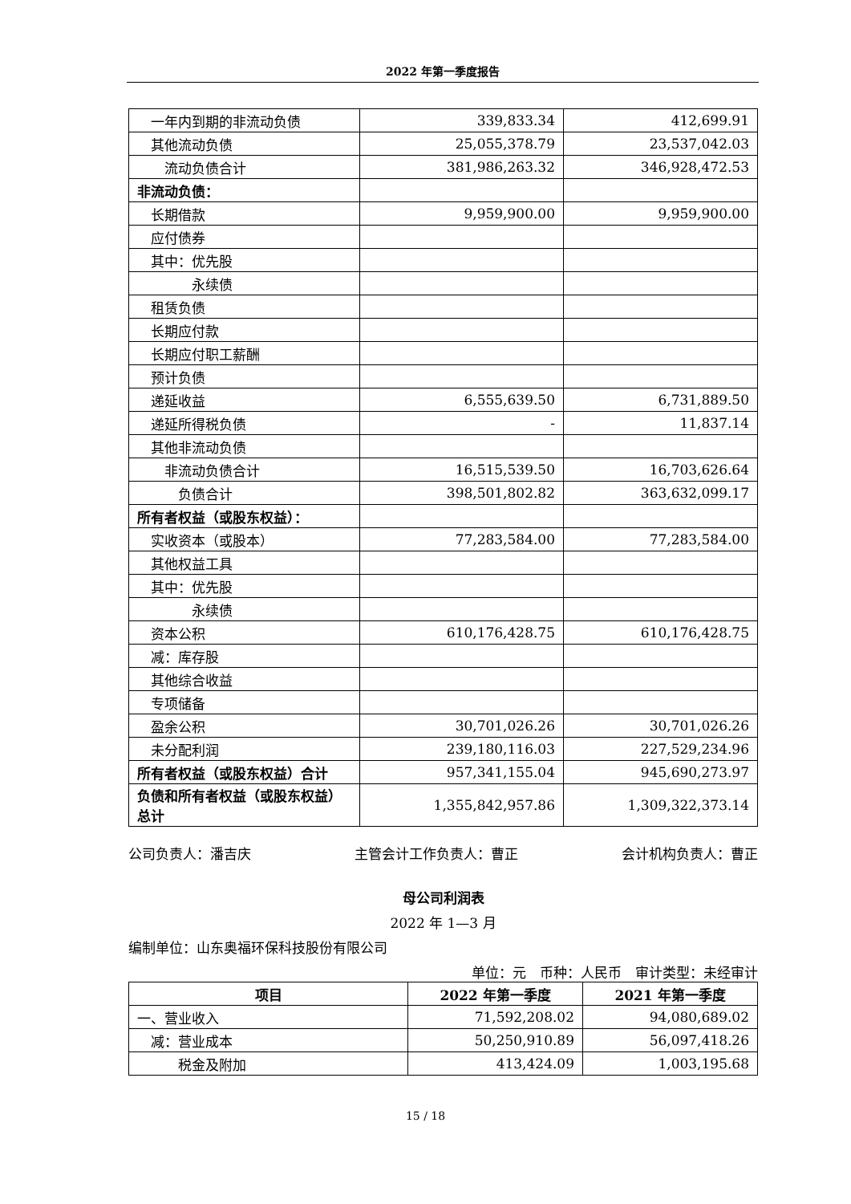2022 年第一季度报告
| 一年内到期的非流动负债 | 339,833.34 | 412,699.91 |
| 其他流动负债 | 25,055,378.79 | 23,537,042.03 |
| 流动负债合计 | 381,986,263.32 | 346,928,472.53 |
| 非流动负债： | | |
| 长期借款 | 9,959,900.00 | 9,959,900.00 |
| 应付债券 | | |
| 其中：优先股 | | |
| 永续债 | | |
| 租赁负债 | | |
| 长期应付款 | | |
| 长期应付职工薪酬 | | |
| 预计负债 | | |
| 递延收益 | 6,555,639.50 | 6,731,889.50 |
| 递延所得税负债 | - | 11,837.14 |
| 其他非流动负债 | | |
| 非流动负债合计 | 16,515,539.50 | 16,703,626.64 |
| 负债合计 | 398,501,802.82 | 363,632,099.17 |
| 所有者权益（或股东权益）： | | |
| 实收资本（或股本） | 77,283,584.00 | 77,283,584.00 |
| 其他权益工具 | | |
| 其中：优先股 | | |
| 永续债 | | |
| 资本公积 | 610,176,428.75 | 610,176,428.75 |
| 减：库存股 | | |
| 其他综合收益 | | |
| 专项储备 | | |
| 盈余公积 | 30,701,026.26 | 30,701,026.26 |
| 未分配利润 | 239,180,116.03 | 227,529,234.96 |
| 所有者权益（或股东权益）合计 | 957,341,155.04 | 945,690,273.97 |
| 负债和所有者权益（或股东权益）总计 | 1,355,842,957.86 | 1,309,322,373.14 |
公司负责人：潘吉庆 主管会计工作负责人：曹正 会计机构负责人：曹正
母公司利润表
2022 年 1—3 月
编制单位：山东奥福环保科技股份有限公司
单位：元　币种：人民币　审计类型：未经审计
| 项目 | 2022 年第一季度 | 2021 年第一季度 |
| --- | --- | --- |
| 一、营业收入 | 71,592,208.02 | 94,080,689.02 |
| 减：营业成本 | 50,250,910.89 | 56,097,418.26 |
| 税金及附加 | 413,424.09 | 1,003,195.68 |
15 / 18